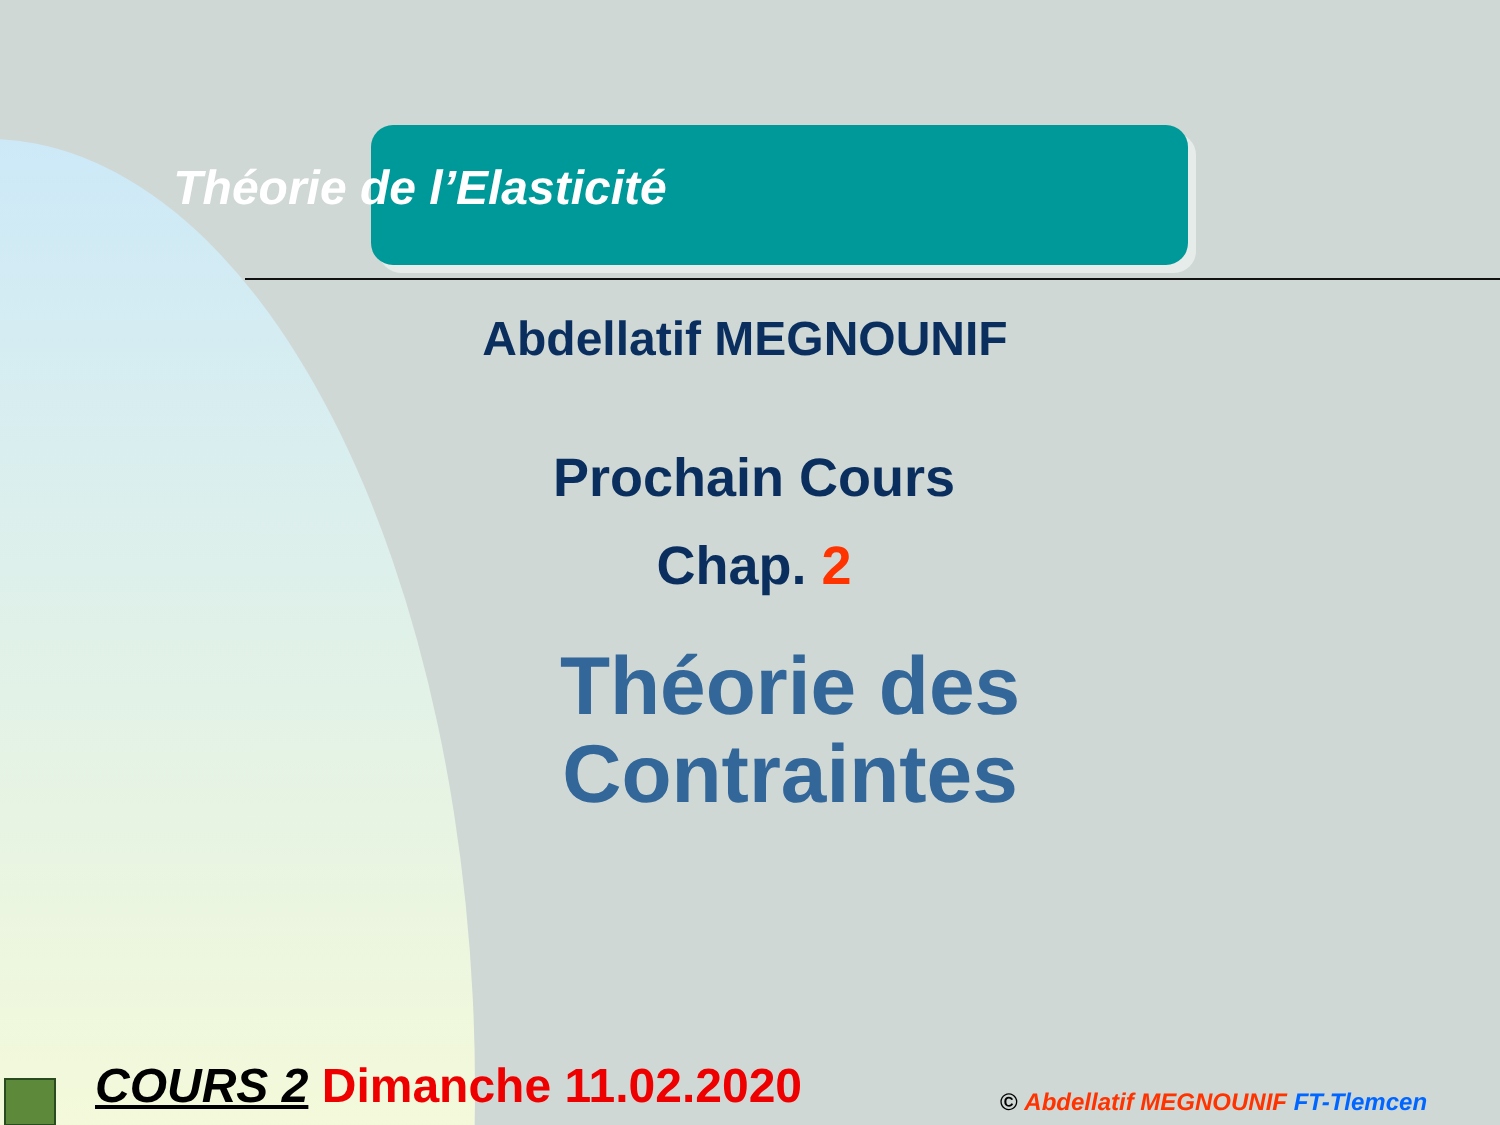Théorie de l’Elasticité
Abdellatif MEGNOUNIF
Prochain Cours
Chap. 2
Théorie des
Contraintes
COURS 2 Dimanche 11.02.2020 © Abdellatif MEGNOUNIF FT-Tlemcen